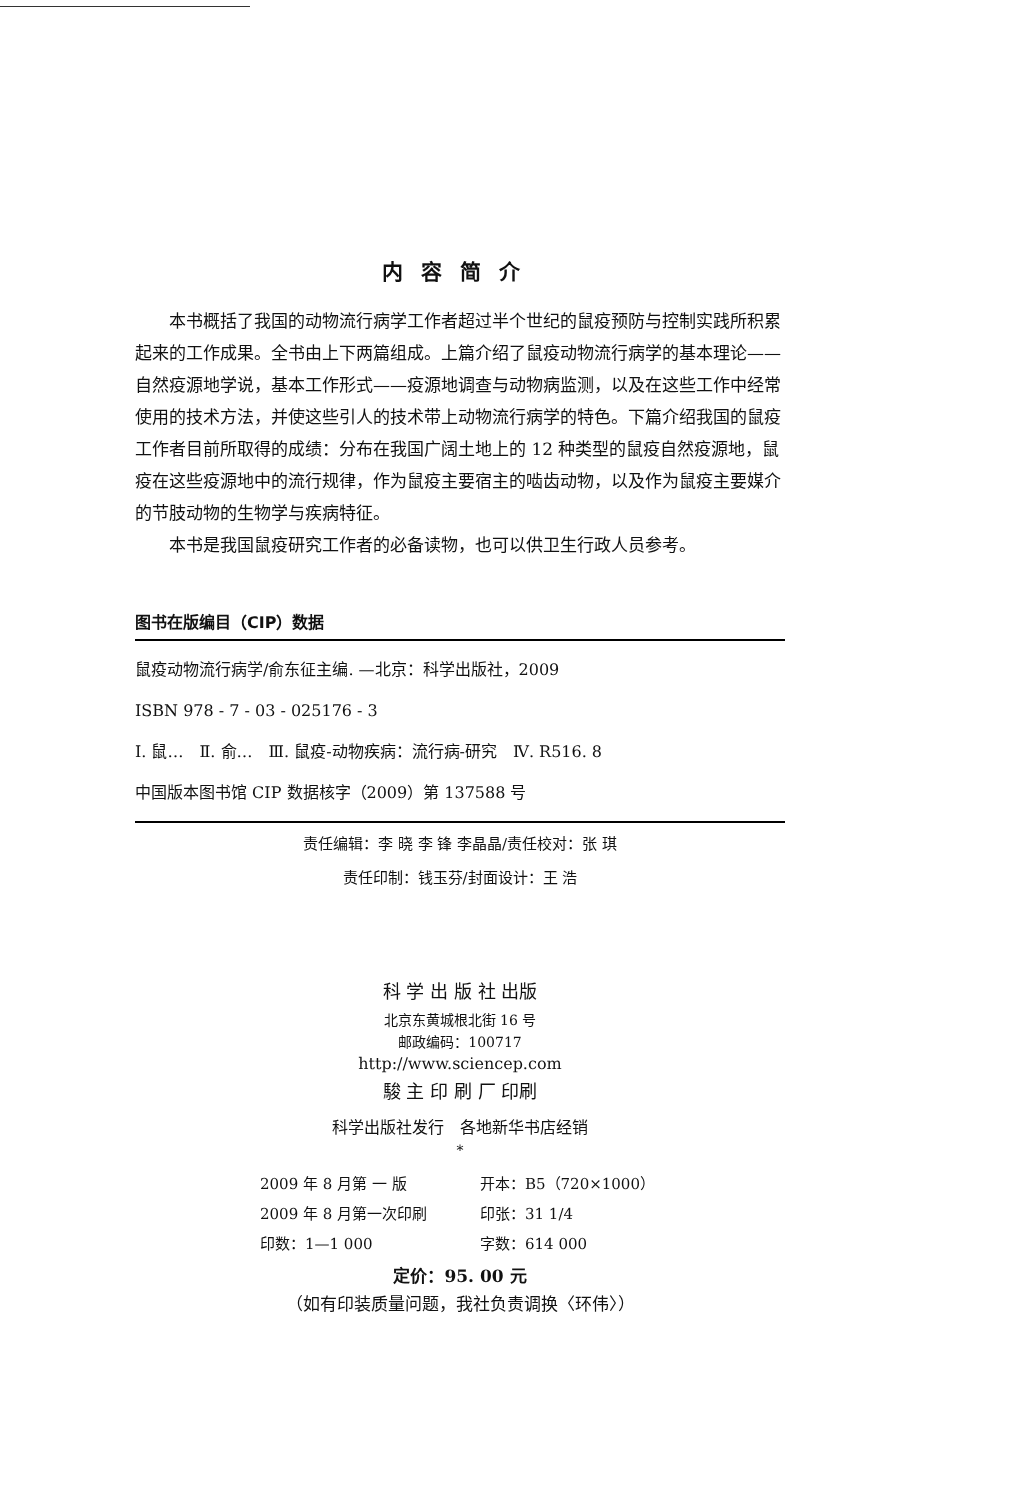内容简介
本书概括了我国的动物流行病学工作者超过半个世纪的鼠疫预防与控制实践所积累起来的工作成果。全书由上下两篇组成。上篇介绍了鼠疫动物流行病学的基本理论——自然疫源地学说，基本工作形式——疫源地调查与动物病监测，以及在这些工作中经常使用的技术方法，并使这些引人的技术带上动物流行病学的特色。下篇介绍我国的鼠疫工作者目前所取得的成绩：分布在我国广阔土地上的 12 种类型的鼠疫自然疫源地，鼠疫在这些疫源地中的流行规律，作为鼠疫主要宿主的啮齿动物，以及作为鼠疫主要媒介的节肢动物的生物学与疾病特征。
本书是我国鼠疫研究工作者的必备读物，也可以供卫生行政人员参考。
图书在版编目（CIP）数据
鼠疫动物流行病学/俞东征主编. —北京：科学出版社，2009
ISBN 978 - 7 - 03 - 025176 - 3
Ⅰ. 鼠…　Ⅱ. 俞…　Ⅲ. 鼠疫-动物疾病：流行病-研究　Ⅳ. R516. 8
中国版本图书馆 CIP 数据核字（2009）第 137588 号
责任编辑：李 晓 李 锋 李晶晶/责任校对：张 琪
责任印制：钱玉芬/封面设计：王 浩
科 学 出 版 社 出版
北京东黄城根北街 16 号
邮政编码：100717
http://www.sciencep.com
駿 主 印 刷 厂 印刷
科学出版社发行　各地新华书店经销
*
2009 年 8 月第 一 版 开本：B5（720×1000）
2009 年 8 月第一次印刷 印张：31 1/4
印数：1—1 000 字数：614 000
定价：95. 00 元
（如有印装质量问题，我社负责调换〈环伟〉）